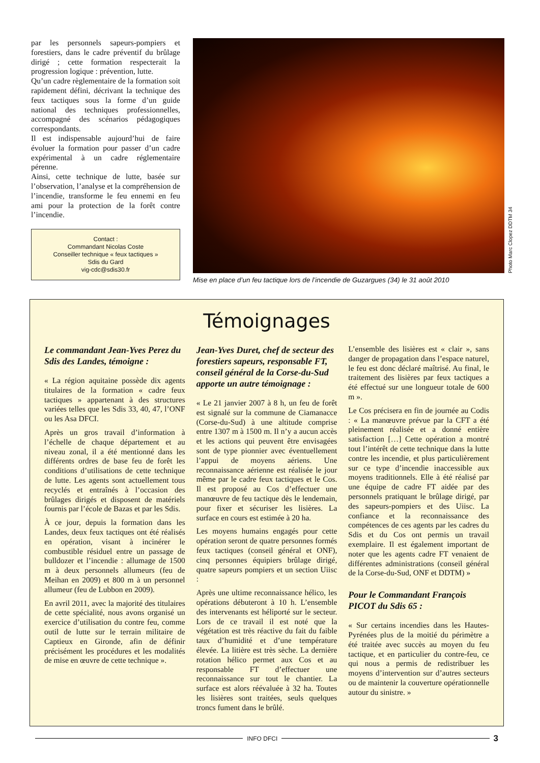par les personnels sapeurs-pompiers et forestiers, dans le cadre préventif du brûlage dirigé ; cette formation respecterait la progression logique : prévention, lutte.
Qu’un cadre règlementaire de la formation soit rapidement défini, décrivant la technique des feux tactiques sous la forme d’un guide national des techniques professionnelles, accompagné des scénarios pédagogiques correspondants.
Il est indispensable aujourd’hui de faire évoluer la formation pour passer d’un cadre expérimental à un cadre réglementaire pérenne.
Ainsi, cette technique de lutte, basée sur l’observation, l’analyse et la compréhension de l’incendie, transforme le feu ennemi en feu ami pour la protection de la forêt contre l’incendie.
Contact :
Commandant Nicolas Coste
Conseiller technique « feux tactiques »
Sdis du Gard
vig-cdc@sdis30.fr
Mise en place d’un feu tactique lors de l’incendie de Guzargues (34) le 31 août 2010
Photo Marc Clopez DDTM 34
Témoignages
Le commandant Jean-Yves Perez du Sdis des Landes, témoigne :
« La région aquitaine possède dix agents titulaires de la formation « cadre feux tactiques » appartenant à des structures variées telles que les Sdis 33, 40, 47, l’ONF ou les Asa DFCI.
Après un gros travail d’information à l’échelle de chaque département et au niveau zonal, il a été mentionné dans les différents ordres de base feu de forêt les conditions d’utilisations de cette technique de lutte. Les agents sont actuellement tous recyclés et entraînés à l’occasion des brûlages dirigés et disposent de matériels fournis par l’école de Bazas et par les Sdis.
À ce jour, depuis la formation dans les Landes, deux feux tactiques ont été réalisés en opération, visant à incinérer le combustible résiduel entre un passage de bulldozer et l’incendie : allumage de 1500 m à deux personnels allumeurs (feu de Meihan en 2009) et 800 m à un personnel allumeur (feu de Lubbon en 2009).
En avril 2011, avec la majorité des titulaires de cette spécialité, nous avons organisé un exercice d’utilisation du contre feu, comme outil de lutte sur le terrain militaire de Captieux en Gironde, afin de définir précisément les procédures et les modalités de mise en œuvre de cette technique ».
Jean-Yves Duret, chef de secteur des forestiers sapeurs, responsable FT, conseil général de la Corse-du-Sud apporte un autre témoignage :
« Le 21 janvier 2007 à 8 h, un feu de forêt est signalé sur la commune de Ciamanacce (Corse-du-Sud) à une altitude comprise entre 1307 m à 1500 m. Il n’y a aucun accès et les actions qui peuvent être envisagées sont de type pionnier avec éventuellement l’appui de moyens aériens. Une reconnaissance aérienne est réalisée le jour même par le cadre feux tactiques et le Cos. Il est proposé au Cos d’effectuer une manœuvre de feu tactique dès le lendemain, pour fixer et sécuriser les lisières. La surface en cours est estimée à 20 ha.
Les moyens humains engagés pour cette opération seront de quatre personnes formés feux tactiques (conseil général et ONF), cinq personnes équipiers brûlage dirigé, quatre sapeurs pompiers et un section Uiisc :
Après une ultime reconnaissance hélico, les opérations débuteront à 10 h. L’ensemble des intervenants est héliporté sur le secteur. Lors de ce travail il est noté que la végétation est très réactive du fait du faible taux d’humidité et d’une température élevée. La litière est très sèche. La dernière rotation hélico permet aux Cos et au responsable FT d’effectuer une reconnaissance sur tout le chantier. La surface est alors réévaluée à 32 ha. Toutes les lisières sont traitées, seuls quelques troncs fument dans le brûlé.
L’ensemble des lisières est « clair », sans danger de propagation dans l’espace naturel, le feu est donc déclaré maîtrisé. Au final, le traitement des lisières par feux tactiques a été effectué sur une longueur totale de 600 m ».
Le Cos précisera en fin de journée au Codis : « La manœuvre prévue par la CFT a été pleinement réalisée et a donné entière satisfaction […] Cette opération a montré tout l’intérêt de cette technique dans la lutte contre les incendie, et plus particulièrement sur ce type d’incendie inaccessible aux moyens traditionnels. Elle à été réalisé par une équipe de cadre FT aidée par des personnels pratiquant le brûlage dirigé, par des sapeurs-pompiers et des Uiisc. La confiance et la reconnaissance des compétences de ces agents par les cadres du Sdis et du Cos ont permis un travail exemplaire. Il est également important de noter que les agents cadre FT venaient de différentes administrations (conseil général de la Corse-du-Sud, ONF et DDTM) »
Pour le Commandant François PICOT du Sdis 65 :
« Sur certains incendies dans les Hautes-Pyrénées plus de la moitié du périmètre a été traitée avec succès au moyen du feu tactique, et en particulier du contre-feu, ce qui nous a permis de redistribuer les moyens d’intervention sur d’autres secteurs ou de maintenir la couverture opérationnelle autour du sinistre. »
INFO DFCI
3